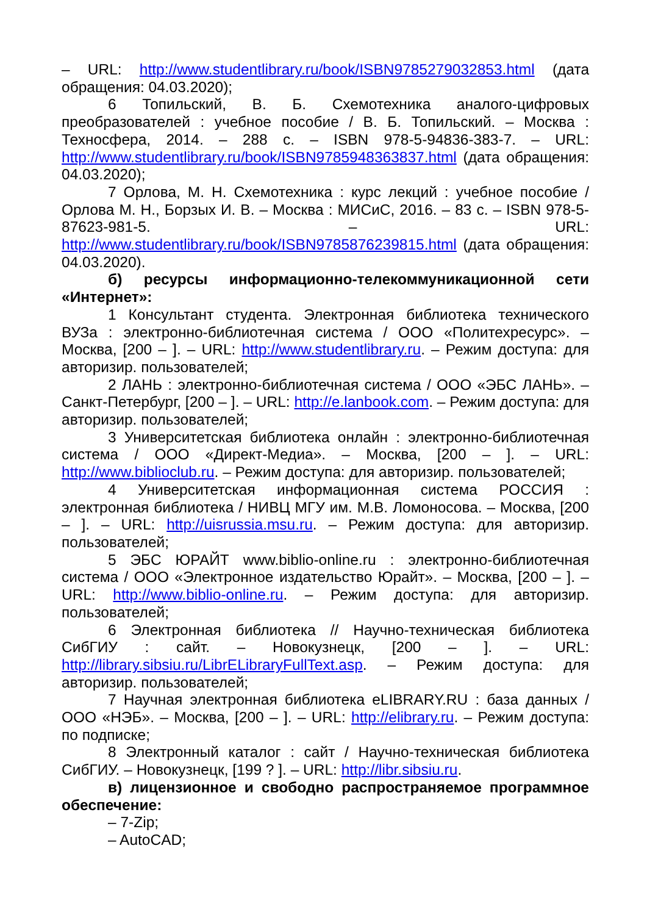– URL: http://www.studentlibrary.ru/book/ISBN9785279032853.html (дата обращения: 04.03.2020);
6 Топильский, В. Б. Схемотехника аналого-цифровых преобразователей : учебное пособие / В. Б. Топильский. – Москва : Техносфера, 2014. – 288 с. – ISBN 978-5-94836-383-7. – URL: http://www.studentlibrary.ru/book/ISBN9785948363837.html (дата обращения: 04.03.2020);
7 Орлова, М. Н. Схемотехника : курс лекций : учебное пособие / Орлова М. Н., Борзых И. В. – Москва : МИСиС, 2016. – 83 с. – ISBN 978-5-87623-981-5. – URL: http://www.studentlibrary.ru/book/ISBN9785876239815.html (дата обращения: 04.03.2020).
б) ресурсы информационно-телекоммуникационной сети «Интернет»:
1 Консультант студента. Электронная библиотека технического ВУЗа : электронно-библиотечная система / ООО «Политехресурс». – Москва, [200 – ]. – URL: http://www.studentlibrary.ru. – Режим доступа: для авторизир. пользователей;
2 ЛАНЬ : электронно-библиотечная система / ООО «ЭБС ЛАНЬ». – Санкт-Петербург, [200 – ]. – URL: http://e.lanbook.com. – Режим доступа: для авторизир. пользователей;
3 Университетская библиотека онлайн : электронно-библиотечная система / ООО «Директ-Медиа». – Москва, [200 – ]. – URL: http://www.biblioclub.ru. – Режим доступа: для авторизир. пользователей;
4 Университетская информационная система РОССИЯ : электронная библиотека / НИВЦ МГУ им. М.В. Ломоносова. – Москва, [200 – ]. – URL: http://uisrussia.msu.ru. – Режим доступа: для авторизир. пользователей;
5 ЭБС ЮРАЙТ www.biblio-online.ru : электронно-библиотечная система / ООО «Электронное издательство Юрайт». – Москва, [200 – ]. – URL: http://www.biblio-online.ru. – Режим доступа: для авторизир. пользователей;
6 Электронная библиотека // Научно-техническая библиотека СибГИУ : сайт. – Новокузнецк, [200 – ]. – URL: http://library.sibsiu.ru/LibrELibraryFullText.asp. – Режим доступа: для авторизир. пользователей;
7 Научная электронная библиотека eLIBRARY.RU : база данных / ООО «НЭБ». – Москва, [200 – ]. – URL: http://elibrary.ru. – Режим доступа: по подписке;
8 Электронный каталог : сайт / Научно-техническая библиотека СибГИУ. – Новокузнецк, [199 ? ]. – URL: http://libr.sibsiu.ru.
в) лицензионное и свободно распространяемое программное обеспечение:
– 7-Zip;
– AutoCAD;